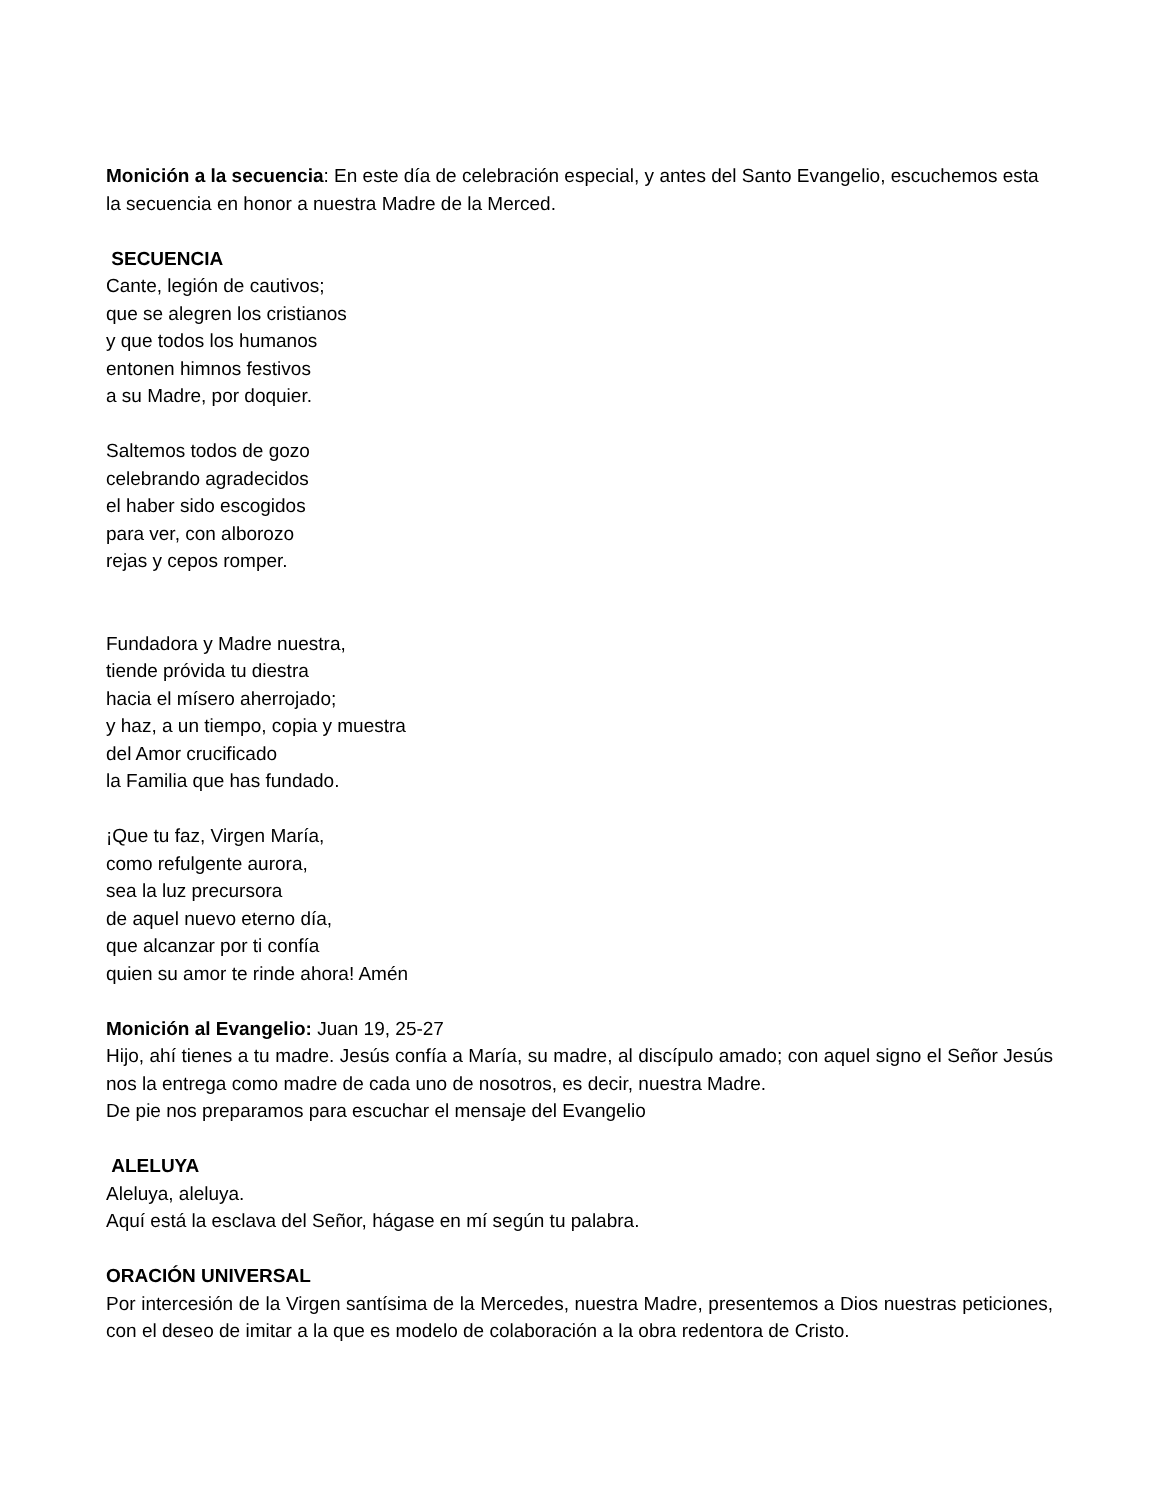Monición a la secuencia: En este día de celebración especial, y antes del Santo Evangelio, escuchemos esta la secuencia en honor a nuestra Madre de la Merced.
SECUENCIA
Cante, legión de cautivos;
que se alegren los cristianos
y que todos los humanos
entonen himnos festivos
a su Madre, por doquier.
Saltemos todos de gozo
celebrando agradecidos
el haber sido escogidos
para ver, con alborozo
rejas y cepos romper.
Fundadora y Madre nuestra,
tiende próvida tu diestra
hacia el mísero aherrojado;
y haz, a un tiempo, copia y muestra
del Amor crucificado
la Familia que has fundado.
¡Que tu faz, Virgen María,
como refulgente aurora,
sea la luz precursora
de aquel nuevo eterno día,
que alcanzar por ti confía
quien su amor te rinde ahora! Amén
Monición al Evangelio: Juan 19, 25-27
Hijo, ahí tienes a tu madre. Jesús confía a María, su madre, al discípulo amado; con aquel signo el Señor Jesús nos la entrega como madre de cada uno de nosotros, es decir, nuestra Madre.
De pie nos preparamos para escuchar el mensaje del Evangelio
ALELUYA
Aleluya, aleluya.
Aquí está la esclava del Señor, hágase en mí según tu palabra.
ORACIÓN UNIVERSAL
Por intercesión de la Virgen santísima de la Mercedes, nuestra Madre, presentemos a Dios nuestras peticiones, con el deseo de imitar a la que es modelo de colaboración a la obra redentora de Cristo.